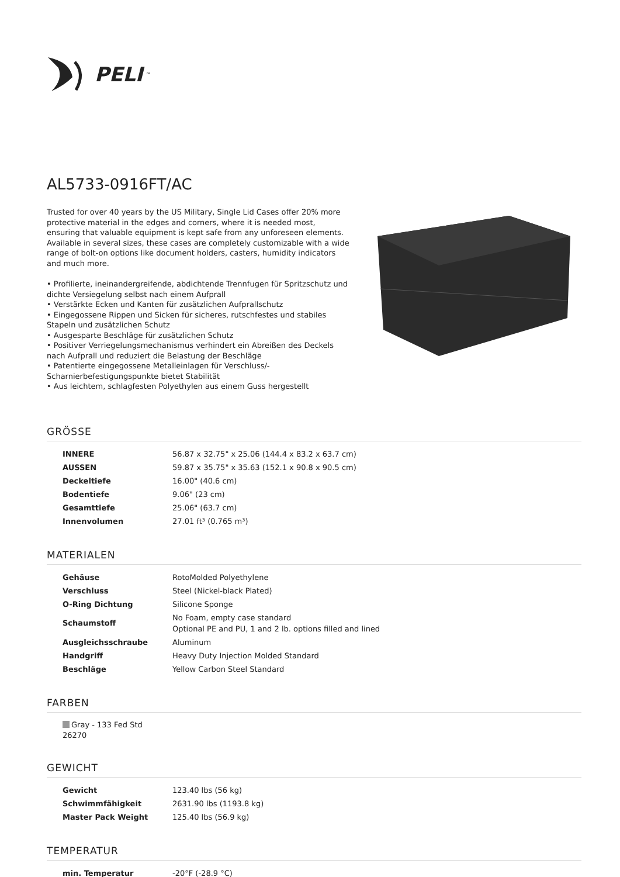PELI<sup>™</sup>
AL5733-0916FT/AC
Trusted for over 40 years by the US Military, Single Lid Cases offer 20% more protective material in the edges and corners, where it is needed most, ensuring that valuable equipment is kept safe from any unforeseen elements. Available in several sizes, these cases are completely customizable with a wide range of bolt-on options like document holders, casters, humidity indicators and much more.
• Profilierte, ineinandergreifende, abdichtende Trennfugen für Spritzschutz und dichte Versiegelung selbst nach einem Aufprall
• Verstärkte Ecken und Kanten für zusätzlichen Aufprallschutz
• Eingegossene Rippen und Sicken für sicheres, rutschfestes und stabiles Stapeln und zusätzlichen Schutz
• Ausgesparte Beschläge für zusätzlichen Schutz
• Positiver Verriegelungsmechanismus verhindert ein Abreißen des Deckels nach Aufprall und reduziert die Belastung der Beschläge
• Patentierte eingegossene Metalleinlagen für Verschluss/-Scharnierbefestigungspunkte bietet Stabilität
• Aus leichtem, schlagfesten Polyethylen aus einem Guss hergestellt
GRÖSSE
| INNERE | 56.87 x 32.75" x 25.06 (144.4 x 83.2 x 63.7 cm) |
| AUSSEN | 59.87 x 35.75" x 35.63 (152.1 x 90.8 x 90.5 cm) |
| Deckeltiefe | 16.00" (40.6 cm) |
| Bodentiefe | 9.06" (23 cm) |
| Gesamttiefe | 25.06" (63.7 cm) |
| Innenvolumen | 27.01 ft³ (0.765 m³) |
MATERIALEN
| Gehäuse | RotoMolded Polyethylene |
| Verschluss | Steel (Nickel-black Plated) |
| O-Ring Dichtung | Silicone Sponge |
| Schaumstoff | No Foam, empty case standard Optional PE and PU, 1 and 2 lb. options filled and lined |
| Ausgleichsschraube | Aluminum |
| Handgriff | Heavy Duty Injection Molded Standard |
| Beschläge | Yellow Carbon Steel Standard |
FARBEN
Gray - 133 Fed Std 26270
GEWICHT
| Gewicht | 123.40 lbs (56 kg) |
| Schwimmfähigkeit | 2631.90 lbs (1193.8 kg) |
| Master Pack Weight | 125.40 lbs (56.9 kg) |
TEMPERATUR
| min. Temperatur | -20°F (-28.9 °C) |